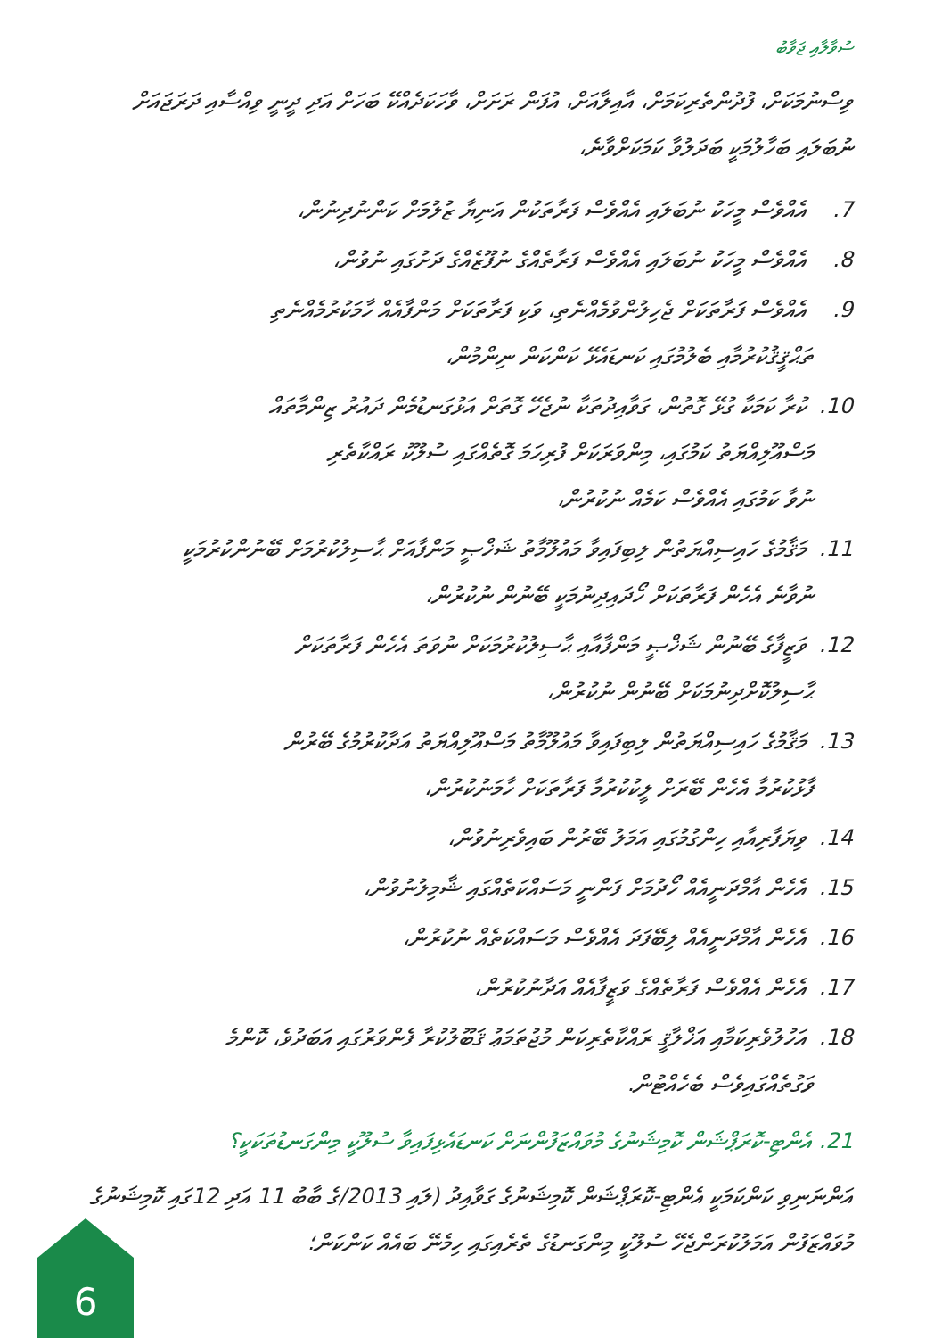ސުވާލާއި ޖަވާބު
ވިސްނުމަކަށް، ފުދުންތެރިކަމަށް، އާއިލާއަށް، އުފަން ރަށަށް، ވާހަކަދެއްކޭ ބަހަށް އަދި ދީނީ ވިއްސާއި ދަރަޖައަށް ނުބަލައި ބަހާލުމަކީ ބަދަލުވާ ކަމަކަށްވާނެ،
7. އެއްވެސް މީހަކު ނުބަލައި އެއްވެސް ފަރާތަކުން އަނިޔާ ޒުލުމަށް ކަންނުދިނުން،
8. އެއްވެސް މީހަކު ނުބަލައި އެއްވެސް ފަރާތެއްގެ ނުފޫޒެއްގެ ދަށުގައި ނުވުން،
9. އެއްވެސް ފަރާތަކަށް ޖެހިލުންވުމެއްނެތި، ވަކި ފަރާތަކަށް މަންފާއެއް ހާމަކުރުމެއްނެތި
ތަޙްޤީޤުކުރުމާއި ބެލުމުގައި ކަނޑައެޅޭ ކަންކަން ނިންމުން،
10. ކުރާ ކަމަކާ ގުޅޭ ގޮތުން، ގަވާއިދުތަކާ ނުޖެހޭ ގޮތަށް އަޅުގަނޑުމެން ދައުރު ޒިންމާތައް
މަސްއޫލިއްޔަތު ކަމުގައި، މިންވަރަކަށް ފުރިހަމަ ގޮތެއްގައި ސުލޫކު ރައްކާތެރި
ނުވާ ކަމުގައި އެއްވެސް ކަމެއް ނުކުރުން،
11. މަޤާމުގެ ހައިސިއްޔަތުން ލިބިފައިވާ މައުލޫމާތު ޝަޚްޞީ މަންފާއަށް ޙާސިލުކުރުމަށް ބޭނުންކުރުމަކީ
ނުވާނެ އެހެން ފަރާތަކަށް ހޯދައިދިނުމަކީ ބޭނުން ނުކުރުން،
12. ވަޒީފާގެ ބޭނުން ޝަޚްޞީ މަންފާއާއި ޙާސިލުކުރުމަކަށް ނުވަތަ އެހެން ފަރާތަކަށް
ޙާސިލުކޮށްދިނުމަކަށް ބޭނުން ނުކުރުން،
13. މަޤާމުގެ ހައިސިއްޔަތުން ލިބިފައިވާ މައުލޫމާތު މަސްއޫލިއްޔަތު އަދާކުރުމުގެ ބޭރުން
ފާޅުކުރުމާ އެހެން ބޭރަށް ލީކުކުރުމާ ފަރާތަކަށް ހާމަނުކުރުން،
14. ވިޔަފާރިއާއި ހިންގުމުގައި އަމަލު ބޭރުން ބައިވެރިނުވުން،
15. އެހެން އާމްދަނީއެއް ހޯދުމަށް ފަންނީ މަސައްކަތެއްގައި ޝާމިލުނުވުން،
16. އެހެން އާމްދަނީއެއް ލިބޭފަދަ އެއްވެސް މަސައްކަތެއް ނުކުރުން،
17. އެހެން އެއްވެސް ފަރާތެއްގެ ވަޒީފާއެއް އަދާނުކުރުން،
18. އަހުލުވެރިކަމާއި އަޚްލާޤީ ރައްކާތެރިކަން މުޖުތަމަޢު ޤަބޫލުކުރާ ފެންވަރުގައި އަބަދުވެ، ކޮންމެ
ވަގުތެއްގައިވެސް ބެހެއްޓުން.
21. އެންޓި-ކޮރަޕްޝަން ކޮމިޝަނުގެ މުވައްޒަފުންނަށް ކަނޑައެޅިފައިވާ ސުލޫކީ މިންގަނޑުތަކަކީ؟
އަންނަނިވި ކަންކަމަކީ އެންޓި-ކޮރަޕްޝަން ކޮމިޝަނުގެ ގަވާއިދު (ލައި 2013/ގެ ބާބު 11 އަދި 12ގައި ކޮމިޝަނުގެ މުވައްޒަފުން އަމަލުކުރަންޖެހޭ ސުލޫކީ މިންގަނޑުގެ ތެރެއިގައި ހިމެނޭ ބައެއް ކަންކަން؛
6